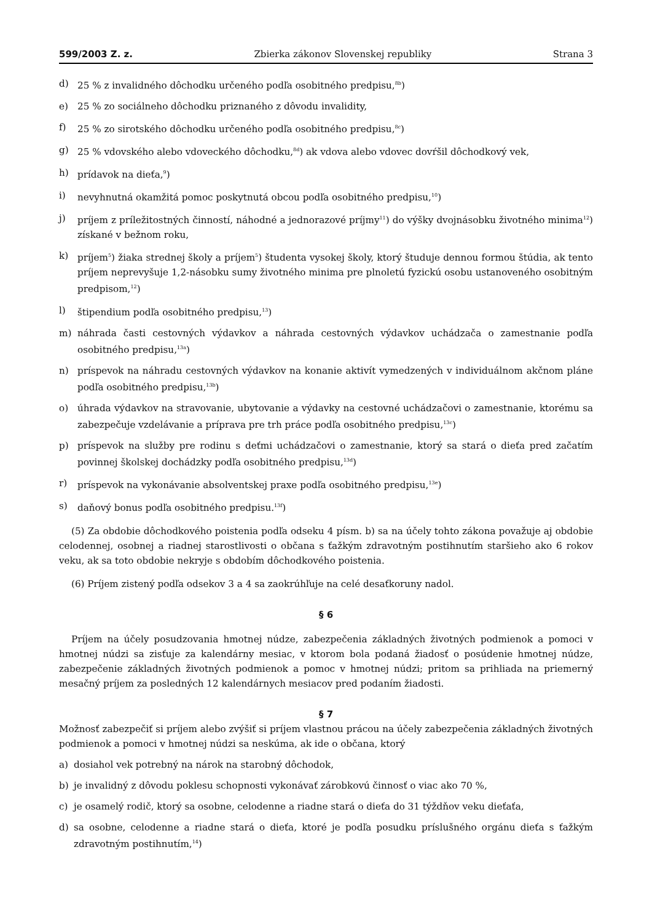599/2003 Z. z. Zbierka zákonov Slovenskej republiky Strana 3
d) 25 % z invalidného dôchodku určeného podľa osobitného predpisu,<sup>8b</sup>)
e) 25 % zo sociálneho dôchodku priznaného z dôvodu invalidity,
f) 25 % zo sirotského dôchodku určeného podľa osobitného predpisu,<sup>8c</sup>)
g) 25 % vdovského alebo vdoveckého dôchodku,<sup>8d</sup>) ak vdova alebo vdovec dovŕšil dôchodkový vek,
h) prídavok na dieťa,<sup>9</sup>)
i) nevyhnutná okamžitá pomoc poskytnutá obcou podľa osobitného predpisu,<sup>10</sup>)
j) príjem z príležitostných činností, náhodné a jednorazové príjmy<sup>11</sup>) do výšky dvojnásobku životného minima<sup>12</sup>) získané v bežnom roku,
k) príjem<sup>5</sup>) žiaka strednej školy a príjem<sup>5</sup>) študenta vysokej školy, ktorý študuje dennou formou štúdia, ak tento príjem neprevyšuje 1,2-násobku sumy životného minima pre plnoletú fyzickú osobu ustanoveného osobitným predpisom,<sup>12</sup>)
l) štipendium podľa osobitného predpisu,<sup>13</sup>)
m) náhrada časti cestovných výdavkov a náhrada cestovných výdavkov uchádzača o zamestnanie podľa osobitného predpisu,<sup>13a</sup>)
n) príspevok na náhradu cestovných výdavkov na konanie aktivít vymedzených v individuálnom akčnom pláne podľa osobitného predpisu,<sup>13b</sup>)
o) úhrada výdavkov na stravovanie, ubytovanie a výdavky na cestovné uchádzačovi o zamestnanie, ktorému sa zabezpečuje vzdelávanie a príprava pre trh práce podľa osobitného predpisu,<sup>13c</sup>)
p) príspevok na služby pre rodinu s deťmi uchádzačovi o zamestnanie, ktorý sa stará o dieťa pred začatím povinnej školskej dochádzky podľa osobitného predpisu,<sup>13d</sup>)
r) príspevok na vykonávanie absolventskej praxe podľa osobitného predpisu,<sup>13e</sup>)
s) daňový bonus podľa osobitného predpisu.<sup>13f</sup>)
(5) Za obdobie dôchodkového poistenia podľa odseku 4 písm. b) sa na účely tohto zákona považuje aj obdobie celodennej, osobnej a riadnej starostlivosti o občana s ťažkým zdravotným postihnutím staršieho ako 6 rokov veku, ak sa toto obdobie nekryje s obdobím dôchodkového poistenia.
(6) Príjem zistený podľa odsekov 3 a 4 sa zaokrúhľuje na celé desaťkoruny nadol.
§ 6
Príjem na účely posudzovania hmotnej núdze, zabezpečenia základných životných podmienok a pomoci v hmotnej núdzi sa zisťuje za kalendárny mesiac, v ktorom bola podaná žiadosť o posúdenie hmotnej núdze, zabezpečenie základných životných podmienok a pomoc v hmotnej núdzi; pritom sa prihliada na priemerný mesačný príjem za posledných 12 kalendárnych mesiacov pred podaním žiadosti.
§ 7
Možnosť zabezpečiť si príjem alebo zvýšiť si príjem vlastnou prácou na účely zabezpečenia základných životných podmienok a pomoci v hmotnej núdzi sa neskúma, ak ide o občana, ktorý
a) dosiahol vek potrebný na nárok na starobný dôchodok,
b) je invalidný z dôvodu poklesu schopnosti vykonávať zárobkovú činnosť o viac ako 70 %,
c) je osamelý rodič, ktorý sa osobne, celodenne a riadne stará o dieťa do 31 týždňov veku dieťaťa,
d) sa osobne, celodenne a riadne stará o dieťa, ktoré je podľa posudku príslušného orgánu dieťa s ťažkým zdravotným postihnutím,<sup>14</sup>)